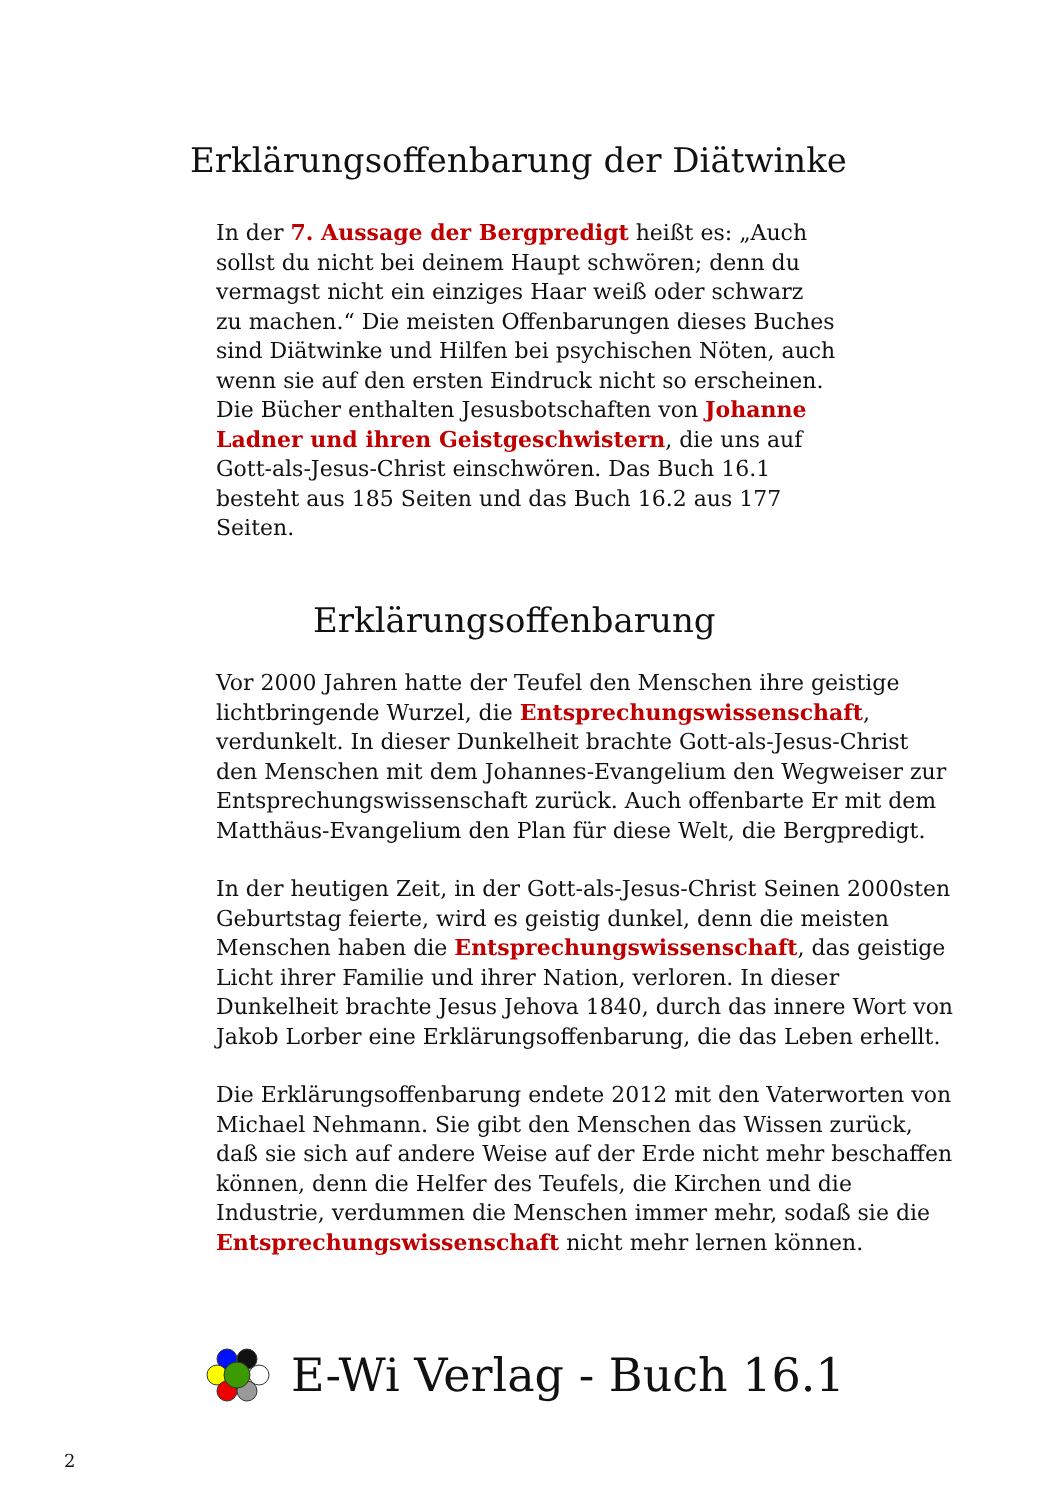Erklärungsoffenbarung der Diätwinke
In der 7. Aussage der Bergpredigt heißt es: „Auch sollst du nicht bei deinem Haupt schwören; denn du vermagst nicht ein einziges Haar weiß oder schwarz zu machen.“ Die meisten Offenbarungen dieses Buches sind Diätwinke und Hilfen bei psychischen Nöten, auch wenn sie auf den ersten Eindruck nicht so erscheinen. Die Bücher enthalten Jesusbotschaften von Johanne Ladner und ihren Geistgeschwistern, die uns auf Gott-als-Jesus-Christ einschwören. Das Buch 16.1 besteht aus 185 Seiten und das Buch 16.2 aus 177 Seiten.
Erklärungsoffenbarung
Vor 2000 Jahren hatte der Teufel den Menschen ihre geistige lichtbringende Wurzel, die Entsprechungswissenschaft, verdunkelt. In dieser Dunkelheit brachte Gott-als-Jesus-Christ den Menschen mit dem Johannes-Evangelium den Wegweiser zur Entsprechungswissenschaft zurück. Auch offenbarte Er mit dem Matthäus-Evangelium den Plan für diese Welt, die Bergpredigt.
In der heutigen Zeit, in der Gott-als-Jesus-Christ Seinen 2000sten Geburtstag feierte, wird es geistig dunkel, denn die meisten Menschen haben die Entsprechungswissenschaft, das geistige Licht ihrer Familie und ihrer Nation, verloren. In dieser Dunkelheit brachte Jesus Jehova 1840, durch das innere Wort von Jakob Lorber eine Erklärungsoffenbarung, die das Leben erhellt.
Die Erklärungsoffenbarung endete 2012 mit den Vaterworten von Michael Nehmann. Sie gibt den Menschen das Wissen zurück, daß sie sich auf andere Weise auf der Erde nicht mehr beschaffen können, denn die Helfer des Teufels, die Kirchen und die Industrie, verdummen die Menschen immer mehr, sodaß sie die Entsprechungswissenschaft nicht mehr lernen können.
E-Wi Verlag - Buch 16.1
2